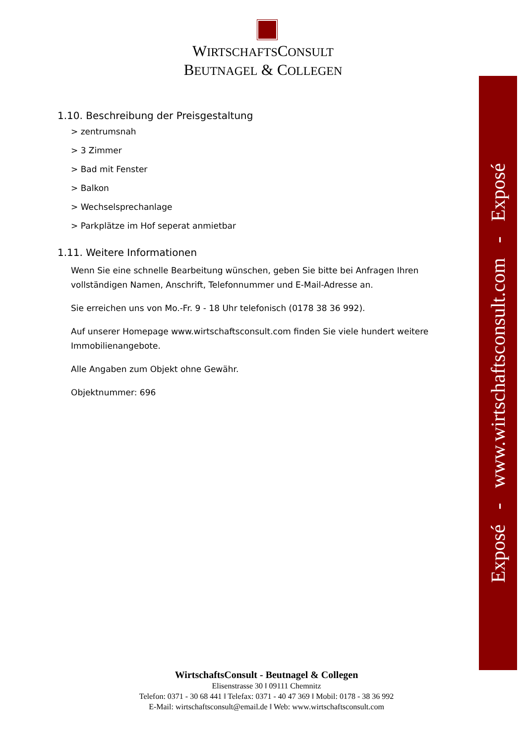WIRTSCHAFTSCONSULT
BEUTNAGEL & COLLEGEN
1.10. Beschreibung der Preisgestaltung
> zentrumsnah
> 3 Zimmer
> Bad mit Fenster
> Balkon
> Wechselsprechanlage
> Parkplätze im Hof seperat anmietbar
1.11. Weitere Informationen
Wenn Sie eine schnelle Bearbeitung wünschen, geben Sie bitte bei Anfragen Ihren vollständigen Namen, Anschrift, Telefonnummer und E-Mail-Adresse an.
Sie erreichen uns von Mo.-Fr. 9 - 18 Uhr telefonisch (0178 38 36 992).
Auf unserer Homepage www.wirtschaftsconsult.com finden Sie viele hundert weitere Immobilienangebote.
Alle Angaben zum Objekt ohne Gewähr.
Objektnummer: 696
Exposé - www.wirtschaftsconsult.com - Exposé
WirtschaftsConsult - Beutnagel & Collegen
Elisenstrasse 30 ǁ 09111 Chemnitz
Telefon: 0371 - 30 68 441 ǁ Telefax: 0371 - 40 47 369 ǁ Mobil: 0178 - 38 36 992
E-Mail: wirtschaftsconsult@email.de ǁ Web: www.wirtschaftsconsult.com